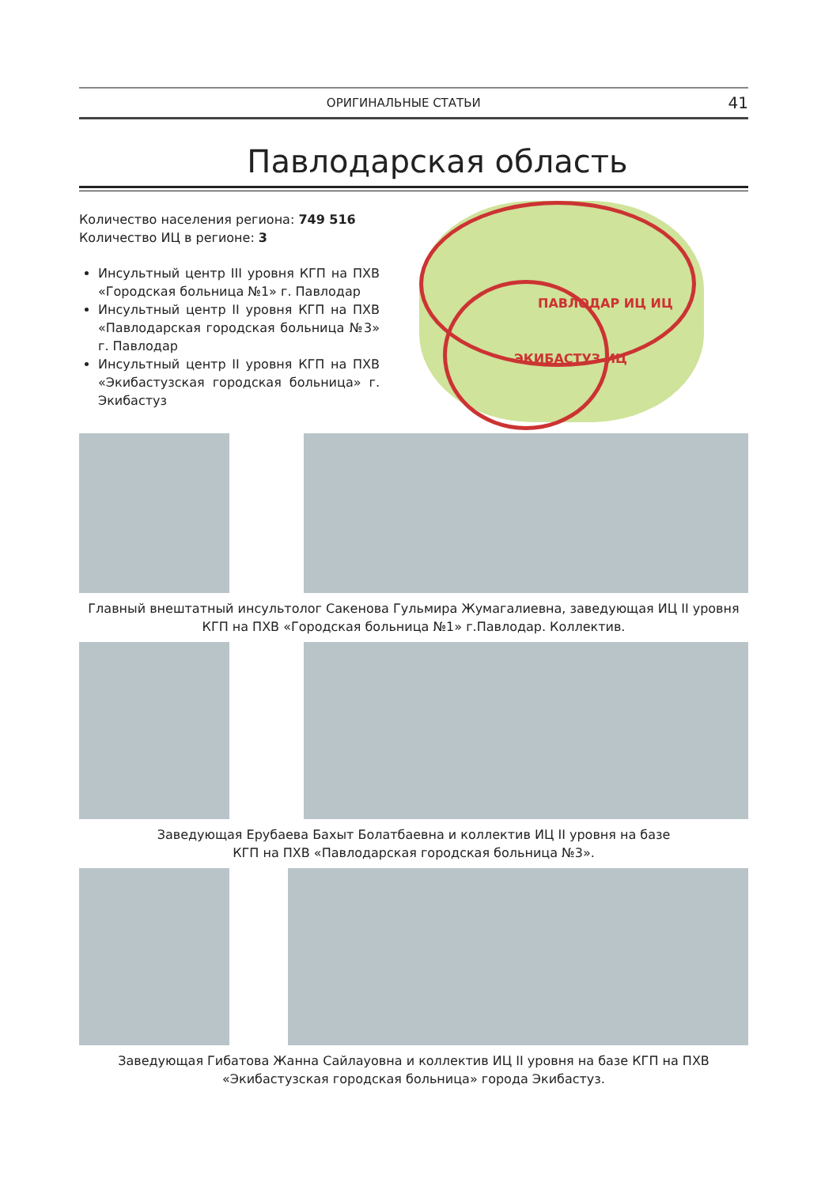ОРИГИНАЛЬНЫЕ СТАТЬИ 41
Павлодарская область
Количество населения региона: 749 516
Количество ИЦ в регионе: 3
Инсультный центр III уровня КГП на ПХВ «Городская больница №1» г. Павлодар
Инсультный центр II уровня КГП на ПХВ «Павлодарская городская больница №3» г. Павлодар
Инсультный центр II уровня КГП на ПХВ «Экибастузская городская больница» г. Экибастуз
ПАВЛОДАР ИЦ ИЦ
ЭКИБАСТУЗ ИЦ
Главный внештатный инсультолог Сакенова Гульмира Жумагалиевна, заведующая ИЦ II уровня КГП на ПХВ «Городская больница №1» г.Павлодар. Коллектив.
Заведующая Ерубаева Бахыт Болатбаевна и коллектив ИЦ II уровня на базе
КГП на ПХВ «Павлодарская городская больница №3».
Заведующая Гибатова Жанна Сайлауовна и коллектив ИЦ II уровня на базе КГП на ПХВ
«Экибастузская городская больница» города Экибастуз.